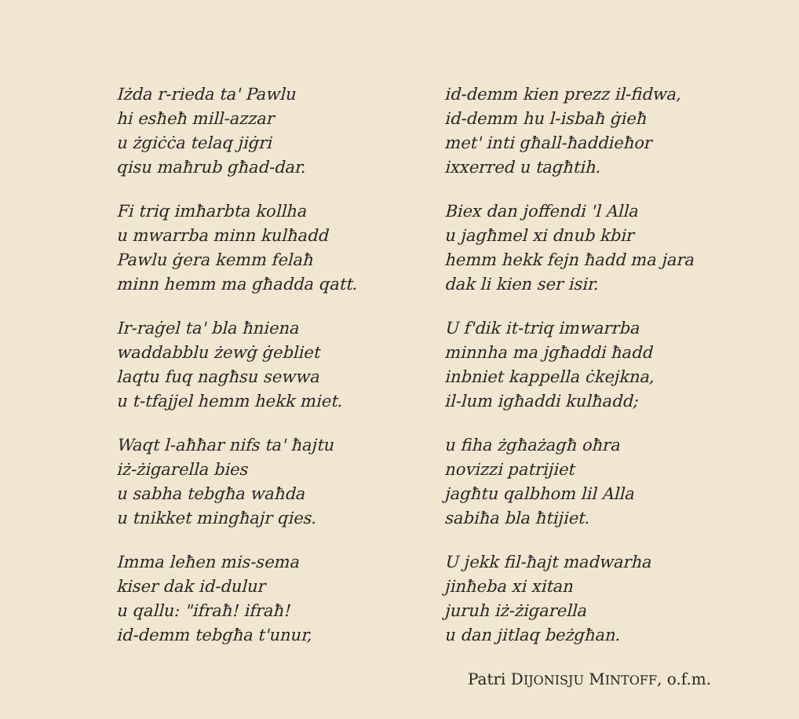Iżda r-rieda ta' Pawlu
hi esħeħ mill-azzar
u żgiċċa telaq jiġri
qisu maħrub għad-dar.
Fi triq imħarbta kollha
u mwarrba minn kulħadd
Pawlu ġera kemm felaħ
minn hemm ma għadda qatt.
Ir-raġel ta' bla ħniena
waddabblu żewġ ġebliet
laqtu fuq nagħsu sewwa
u t-tfajjel hemm hekk miet.
Waqt l-aħħar nifs ta' ħajtu
iż-żigarella bies
u sabha tebgħa waħda
u tnikket mingħajr qies.
Imma leħen mis-sema
kiser dak id-dulur
u qallu: "ifraħ! ifraħ!
id-demm tebgħa t'unur,
id-demm kien prezz il-fidwa,
id-demm hu l-isbaħ ġieħ
met' inti għall-ħaddieħor
ixxerred u tagħtih.
Biex dan joffendi 'l Alla
u jagħmel xi dnub kbir
hemm hekk fejn ħadd ma jara
dak li kien ser isir.
U f'dik it-triq imwarrba
minnha ma jgħaddi ħadd
inbniet kappella ċkejkna,
il-lum igħaddi kulħadd;
u fiha żgħażagħ oħra
novizzi patrijiet
jagħtu qalbhom lil Alla
sabiħa bla ħtijiet.
U jekk fil-ħajt madwarha
jinħeba xi xitan
juruh iż-żigarella
u dan jitlaq beżgħan.
Patri DIJONISJU MINTOFF, o.f.m.